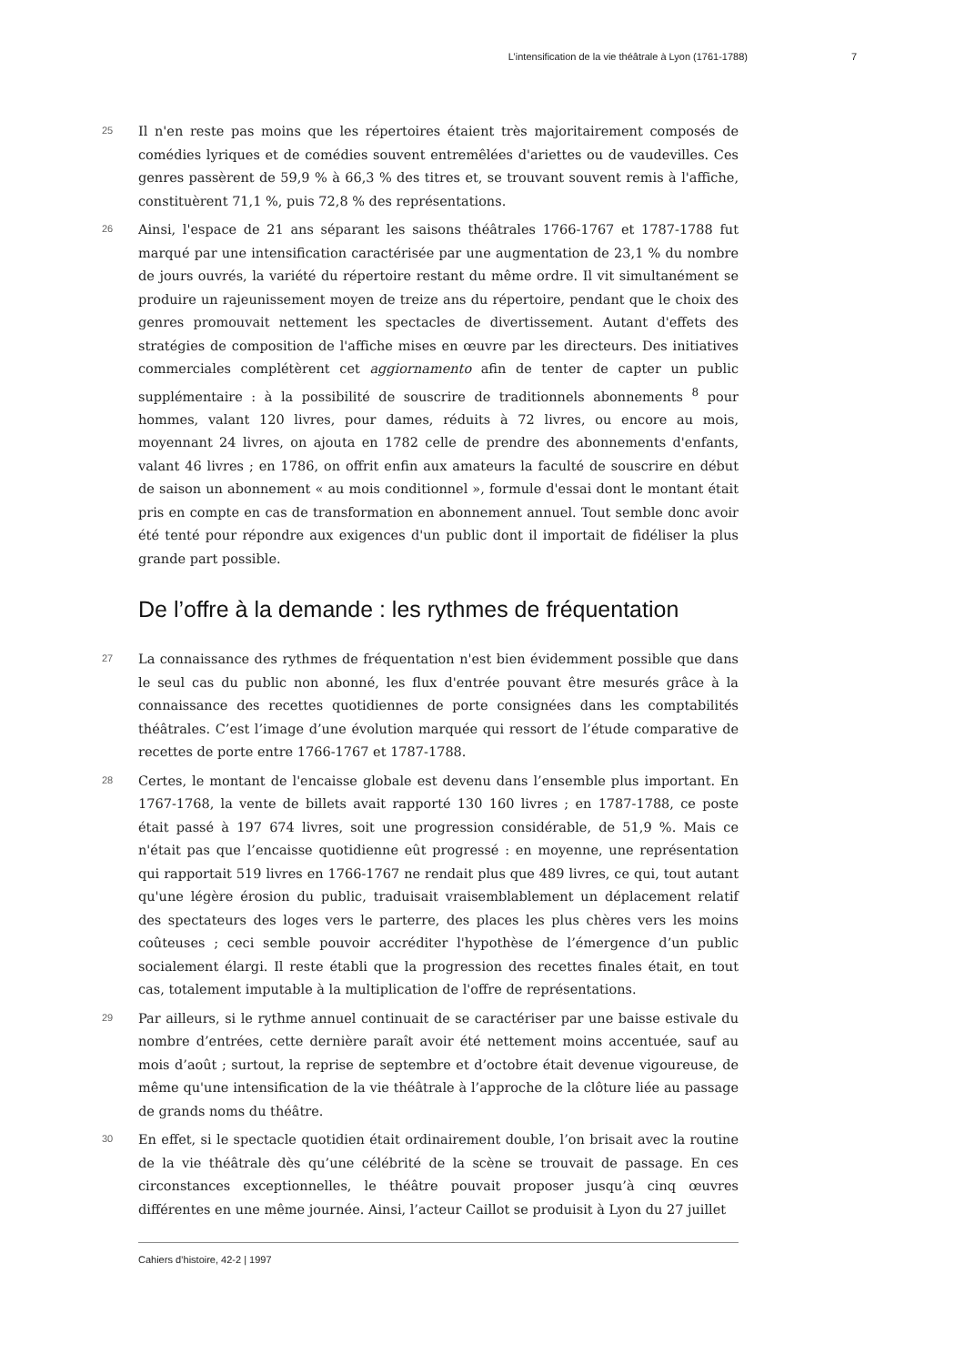L’intensification de la vie théâtrale à Lyon (1761-1788) 7
25
Il n'en reste pas moins que les répertoires étaient très majoritairement composés de comédies lyriques et de comédies souvent entremêlées d'ariettes ou de vaudevilles. Ces genres passèrent de 59,9 % à 66,3 % des titres et, se trouvant souvent remis à l'affiche, constituèrent 71,1 %, puis 72,8 % des représentations.
26
Ainsi, l'espace de 21 ans séparant les saisons théâtrales 1766-1767 et 1787-1788 fut marqué par une intensification caractérisée par une augmentation de 23,1 % du nombre de jours ouvrés, la variété du répertoire restant du même ordre. Il vit simultanément se produire un rajeunissement moyen de treize ans du répertoire, pendant que le choix des genres promouvait nettement les spectacles de divertissement. Autant d'effets des stratégies de composition de l'affiche mises en œuvre par les directeurs. Des initiatives commerciales complétèrent cet aggiornamento afin de tenter de capter un public supplémentaire : à la possibilité de souscrire de traditionnels abonnements <sup>8</sup> pour hommes, valant 120 livres, pour dames, réduits à 72 livres, ou encore au mois, moyennant 24 livres, on ajouta en 1782 celle de prendre des abonnements d'enfants, valant 46 livres ; en 1786, on offrit enfin aux amateurs la faculté de souscrire en début de saison un abonnement « au mois conditionnel », formule d'essai dont le montant était pris en compte en cas de transformation en abonnement annuel. Tout semble donc avoir été tenté pour répondre aux exigences d'un public dont il importait de fidéliser la plus grande part possible.
De l’offre à la demande : les rythmes de fréquentation
27
La connaissance des rythmes de fréquentation n'est bien évidemment possible que dans le seul cas du public non abonné, les flux d'entrée pouvant être mesurés grâce à la connaissance des recettes quotidiennes de porte consignées dans les comptabilités théâtrales. C’est l’image d’une évolution marquée qui ressort de l’étude comparative de recettes de porte entre 1766-1767 et 1787-1788.
28
Certes, le montant de l'encaisse globale est devenu dans l’ensemble plus important. En 1767-1768, la vente de billets avait rapporté 130 160 livres ; en 1787-1788, ce poste était passé à 197 674 livres, soit une progression considérable, de 51,9 %. Mais ce n'était pas que l’encaisse quotidienne eût progressé : en moyenne, une représentation qui rapportait 519 livres en 1766-1767 ne rendait plus que 489 livres, ce qui, tout autant qu'une légère érosion du public, traduisait vraisemblablement un déplacement relatif des spectateurs des loges vers le parterre, des places les plus chères vers les moins coûteuses ; ceci semble pouvoir accréditer l'hypothèse de l’émergence d’un public socialement élargi. Il reste établi que la progression des recettes finales était, en tout cas, totalement imputable à la multiplication de l'offre de représentations.
29
Par ailleurs, si le rythme annuel continuait de se caractériser par une baisse estivale du nombre d’entrées, cette dernière paraît avoir été nettement moins accentuée, sauf au mois d’août ; surtout, la reprise de septembre et d’octobre était devenue vigoureuse, de même qu'une intensification de la vie théâtrale à l’approche de la clôture liée au passage de grands noms du théâtre.
30
En effet, si le spectacle quotidien était ordinairement double, l’on brisait avec la routine de la vie théâtrale dès qu’une célébrité de la scène se trouvait de passage. En ces circonstances exceptionnelles, le théâtre pouvait proposer jusqu’à cinq œuvres différentes en une même journée. Ainsi, l’acteur Caillot se produisit à Lyon du 27 juillet
Cahiers d’histoire, 42-2 | 1997